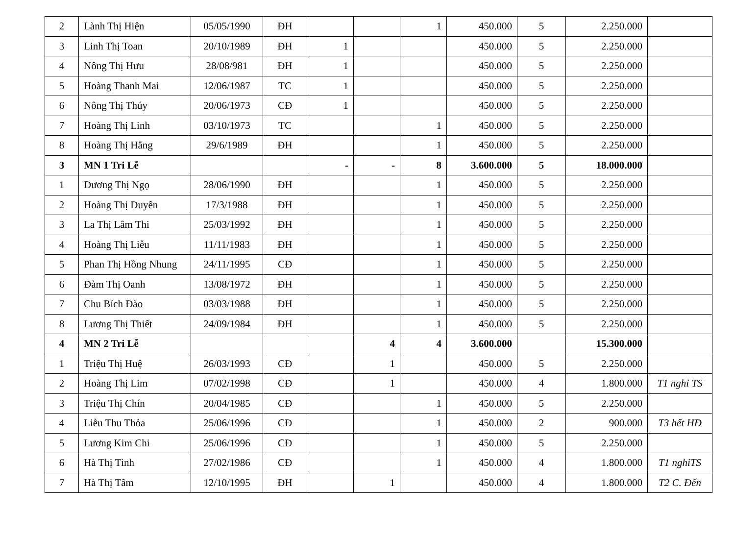| 2 | Lành Thị Hiện | 05/05/1990 | ĐH | | | 1 | 450.000 | 5 | 2.250.000 | |
| 3 | Linh Thị Toan | 20/10/1989 | ĐH | 1 | | | 450.000 | 5 | 2.250.000 | |
| 4 | Nông Thị Hưu | 28/08/981 | ĐH | 1 | | | 450.000 | 5 | 2.250.000 | |
| 5 | Hoàng Thanh Mai | 12/06/1987 | TC | 1 | | | 450.000 | 5 | 2.250.000 | |
| 6 | Nông Thị Thúy | 20/06/1973 | CĐ | 1 | | | 450.000 | 5 | 2.250.000 | |
| 7 | Hoàng Thị Linh | 03/10/1973 | TC | | | 1 | 450.000 | 5 | 2.250.000 | |
| 8 | Hoàng Thị Hằng | 29/6/1989 | ĐH | | | 1 | 450.000 | 5 | 2.250.000 | |
| 3 | MN 1 Tri Lễ | | | - | - | 8 | 3.600.000 | 5 | 18.000.000 | |
| 1 | Dương Thị Ngọ | 28/06/1990 | ĐH | | | 1 | 450.000 | 5 | 2.250.000 | |
| 2 | Hoàng Thị Duyên | 17/3/1988 | ĐH | | | 1 | 450.000 | 5 | 2.250.000 | |
| 3 | La Thị Lâm Thi | 25/03/1992 | ĐH | | | 1 | 450.000 | 5 | 2.250.000 | |
| 4 | Hoàng Thị Liễu | 11/11/1983 | ĐH | | | 1 | 450.000 | 5 | 2.250.000 | |
| 5 | Phan Thị Hồng Nhung | 24/11/1995 | CĐ | | | 1 | 450.000 | 5 | 2.250.000 | |
| 6 | Đàm Thị Oanh | 13/08/1972 | ĐH | | | 1 | 450.000 | 5 | 2.250.000 | |
| 7 | Chu Bích Đào | 03/03/1988 | ĐH | | | 1 | 450.000 | 5 | 2.250.000 | |
| 8 | Lương Thị Thiết | 24/09/1984 | ĐH | | | 1 | 450.000 | 5 | 2.250.000 | |
| 4 | MN 2 Tri Lễ | | | | 4 | 4 | 3.600.000 | | 15.300.000 | |
| 1 | Triệu Thị Huệ | 26/03/1993 | CĐ | | 1 | | 450.000 | 5 | 2.250.000 | |
| 2 | Hoàng Thị Lim | 07/02/1998 | CĐ | | 1 | | 450.000 | 4 | 1.800.000 | T1 nghỉ TS |
| 3 | Triệu Thị Chín | 20/04/1985 | CĐ | | | 1 | 450.000 | 5 | 2.250.000 | |
| 4 | Liễu Thu Thỏa | 25/06/1996 | CĐ | | | 1 | 450.000 | 2 | 900.000 | T3 hết HĐ |
| 5 | Lương Kim Chi | 25/06/1996 | CĐ | | | 1 | 450.000 | 5 | 2.250.000 | |
| 6 | Hà Thị Tình | 27/02/1986 | CĐ | | | 1 | 450.000 | 4 | 1.800.000 | T1 nghỉTS |
| 7 | Hà Thị Tâm | 12/10/1995 | ĐH | | 1 | | 450.000 | 4 | 1.800.000 | T2 C. Đến |